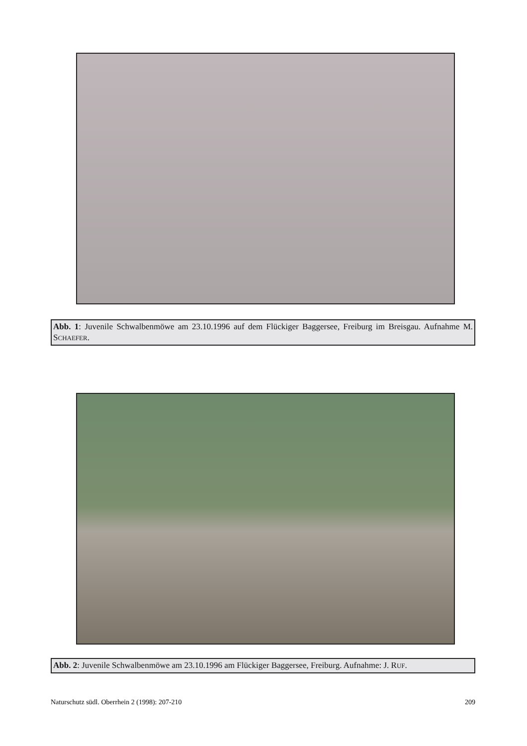Abb. 1: Juvenile Schwalbenmöwe am 23.10.1996 auf dem Flückiger Baggersee, Freiburg im Breisgau. Aufnahme M. SCHAEFER.
Abb. 2: Juvenile Schwalbenmöwe am 23.10.1996 am Flückiger Baggersee, Freiburg. Aufnahme: J. RUF.
Naturschutz südl. Oberrhein 2 (1998): 207-210 209